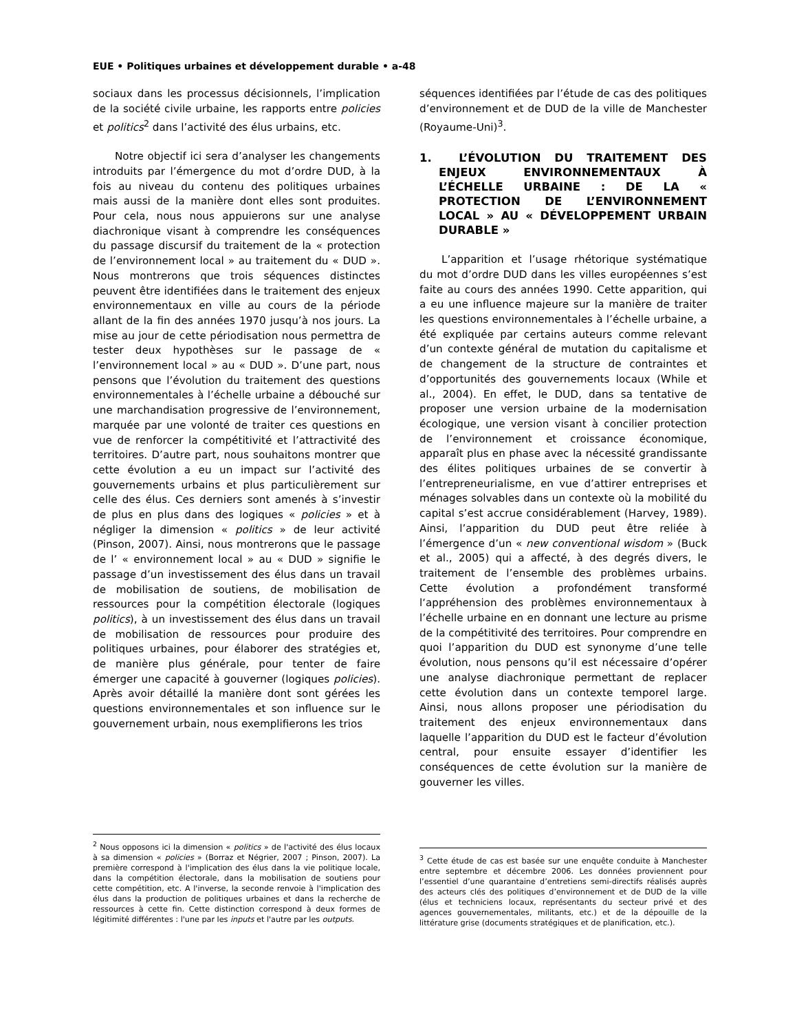EUE • Politiques urbaines et développement durable • a-48
sociaux dans les processus décisionnels, l’implication de la société civile urbaine, les rapports entre policies et politics<sup>2</sup> dans l’activité des élus urbains, etc.
Notre objectif ici sera d’analyser les changements introduits par l’émergence du mot d’ordre DUD, à la fois au niveau du contenu des politiques urbaines mais aussi de la manière dont elles sont produites. Pour cela, nous nous appuierons sur une analyse diachronique visant à comprendre les conséquences du passage discursif du traitement de la « protection de l’environnement local » au traitement du « DUD ». Nous montrerons que trois séquences distinctes peuvent être identifiées dans le traitement des enjeux environnementaux en ville au cours de la période allant de la fin des années 1970 jusqu’à nos jours. La mise au jour de cette périodisation nous permettra de tester deux hypothèses sur le passage de « l’environnement local » au « DUD ». D’une part, nous pensons que l’évolution du traitement des questions environnementales à l’échelle urbaine a débouché sur une marchandisation progressive de l’environnement, marquée par une volonté de traiter ces questions en vue de renforcer la compétitivité et l’attractivité des territoires. D’autre part, nous souhaitons montrer que cette évolution a eu un impact sur l’activité des gouvernements urbains et plus particulièrement sur celle des élus. Ces derniers sont amenés à s’investir de plus en plus dans des logiques « policies » et à négliger la dimension « politics » de leur activité (Pinson, 2007). Ainsi, nous montrerons que le passage de l’ « environnement local » au « DUD » signifie le passage d’un investissement des élus dans un travail de mobilisation de soutiens, de mobilisation de ressources pour la compétition électorale (logiques politics), à un investissement des élus dans un travail de mobilisation de ressources pour produire des politiques urbaines, pour élaborer des stratégies et, de manière plus générale, pour tenter de faire émerger une capacité à gouverner (logiques policies). Après avoir détaillé la manière dont sont gérées les questions environnementales et son influence sur le gouvernement urbain, nous exemplifierons les trios
séquences identifiées par l’étude de cas des politiques d’environnement et de DUD de la ville de Manchester (Royaume-Uni)<sup>3</sup>.
1. L’ÉVOLUTION DU TRAITEMENT DES ENJEUX ENVIRONNEMENTAUX À L’ÉCHELLE URBAINE : DE LA « PROTECTION DE L’ENVIRONNEMENT LOCAL » AU « DÉVELOPPEMENT URBAIN DURABLE »
L’apparition et l’usage rhétorique systématique du mot d’ordre DUD dans les villes européennes s’est faite au cours des années 1990. Cette apparition, qui a eu une influence majeure sur la manière de traiter les questions environnementales à l’échelle urbaine, a été expliquée par certains auteurs comme relevant d’un contexte général de mutation du capitalisme et de changement de la structure de contraintes et d’opportunités des gouvernements locaux (While et al., 2004). En effet, le DUD, dans sa tentative de proposer une version urbaine de la modernisation écologique, une version visant à concilier protection de l’environnement et croissance économique, apparaît plus en phase avec la nécessité grandissante des élites politiques urbaines de se convertir à l’entrepreneurialisme, en vue d’attirer entreprises et ménages solvables dans un contexte où la mobilité du capital s’est accrue considérablement (Harvey, 1989). Ainsi, l’apparition du DUD peut être reliée à l’émergence d’un « new conventional wisdom » (Buck et al., 2005) qui a affecté, à des degrés divers, le traitement de l’ensemble des problèmes urbains. Cette évolution a profondément transformé l‘appréhension des problèmes environnementaux à l’échelle urbaine en en donnant une lecture au prisme de la compétitivité des territoires. Pour comprendre en quoi l’apparition du DUD est synonyme d’une telle évolution, nous pensons qu’il est nécessaire d’opérer une analyse diachronique permettant de replacer cette évolution dans un contexte temporel large. Ainsi, nous allons proposer une périodisation du traitement des enjeux environnementaux dans laquelle l’apparition du DUD est le facteur d’évolution central, pour ensuite essayer d’identifier les conséquences de cette évolution sur la manière de gouverner les villes.
<sup>2</sup> Nous opposons ici la dimension « politics » de l'activité des élus locaux à sa dimension « policies » (Borraz et Négrier, 2007 ; Pinson, 2007). La première correspond à l'implication des élus dans la vie politique locale, dans la compétition électorale, dans la mobilisation de soutiens pour cette compétition, etc. A l'inverse, la seconde renvoie à l'implication des élus dans la production de politiques urbaines et dans la recherche de ressources à cette fin. Cette distinction correspond à deux formes de légitimité différentes : l'une par les inputs et l'autre par les outputs.
<sup>3</sup> Cette étude de cas est basée sur une enquête conduite à Manchester entre septembre et décembre 2006. Les données proviennent pour l’essentiel d’une quarantaine d’entretiens semi-directifs réalisés auprès des acteurs clés des politiques d’environnement et de DUD de la ville (élus et techniciens locaux, représentants du secteur privé et des agences gouvernementales, militants, etc.) et de la dépouille de la littérature grise (documents stratégiques et de planification, etc.).